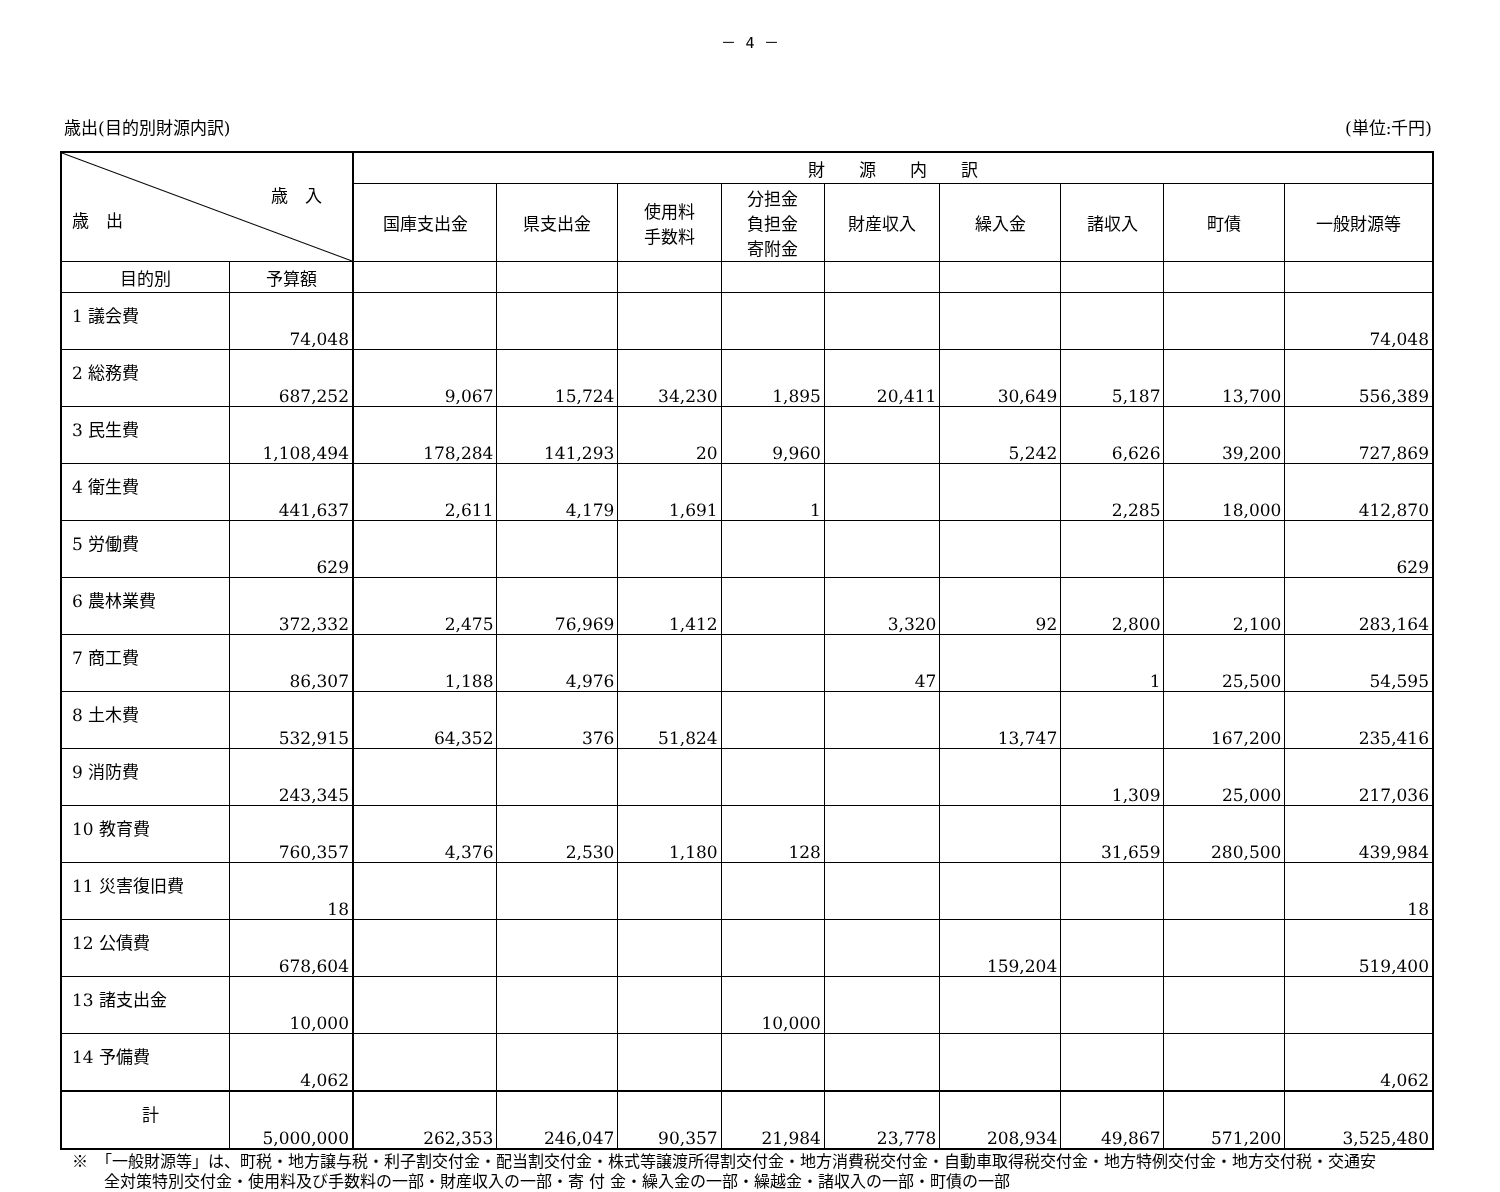－ 4 －
歳出(目的別財源内訳) (単位:千円)
| 歳 入 歳 出 | | 財 源 内 訳 | | | | | | | | |
| --- | --- | --- | --- | --- | --- | --- | --- | --- | --- | --- |
| | | 国庫支出金 | 県支出金 | 使用料 手数料 | 分担金 負担金 寄附金 | 財産収入 | 繰入金 | 諸収入 | 町債 | 一般財源等 |
| 目的別 | 予算額 | | | | | | | | | |
| 1 議会費 | 74,048 | | | | | | | | | 74,048 |
| 2 総務費 | 687,252 | 9,067 | 15,724 | 34,230 | 1,895 | 20,411 | 30,649 | 5,187 | 13,700 | 556,389 |
| 3 民生費 | 1,108,494 | 178,284 | 141,293 | 20 | 9,960 | | 5,242 | 6,626 | 39,200 | 727,869 |
| 4 衛生費 | 441,637 | 2,611 | 4,179 | 1,691 | 1 | | | 2,285 | 18,000 | 412,870 |
| 5 労働費 | 629 | | | | | | | | | 629 |
| 6 農林業費 | 372,332 | 2,475 | 76,969 | 1,412 | | 3,320 | 92 | 2,800 | 2,100 | 283,164 |
| 7 商工費 | 86,307 | 1,188 | 4,976 | | | 47 | | 1 | 25,500 | 54,595 |
| 8 土木費 | 532,915 | 64,352 | 376 | 51,824 | | | 13,747 | | 167,200 | 235,416 |
| 9 消防費 | 243,345 | | | | | | | 1,309 | 25,000 | 217,036 |
| 10 教育費 | 760,357 | 4,376 | 2,530 | 1,180 | 128 | | | 31,659 | 280,500 | 439,984 |
| 11 災害復旧費 | 18 | | | | | | | | | 18 |
| 12 公債費 | 678,604 | | | | | | 159,204 | | | 519,400 |
| 13 諸支出金 | 10,000 | | | | 10,000 | | | | | |
| 14 予備費 | 4,062 | | | | | | | | | 4,062 |
| 計 | 5,000,000 | 262,353 | 246,047 | 90,357 | 21,984 | 23,778 | 208,934 | 49,867 | 571,200 | 3,525,480 |
※　「一般財源等」は、町税・地方譲与税・利子割交付金・配当割交付金・株式等譲渡所得割交付金・地方消費税交付金・自動車取得税交付金・地方特例交付金・地方交付税・交通安
　　全対策特別交付金・使用料及び手数料の一部・財産収入の一部・寄 付 金・繰入金の一部・繰越金・諸収入の一部・町債の一部